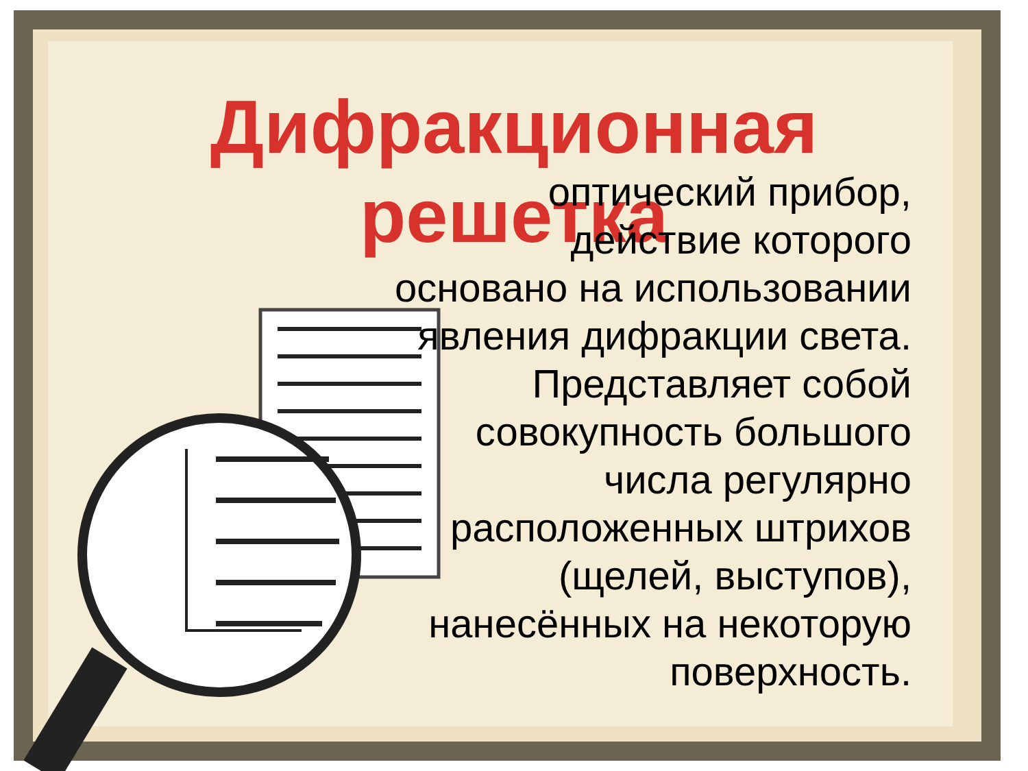Дифракционная
решетка
оптический прибор, действие которого основано на использовании явления дифракции света. Представляет собой совокупность большого числа регулярно расположенных штрихов (щелей, выступов), нанесённых на некоторую поверхность.